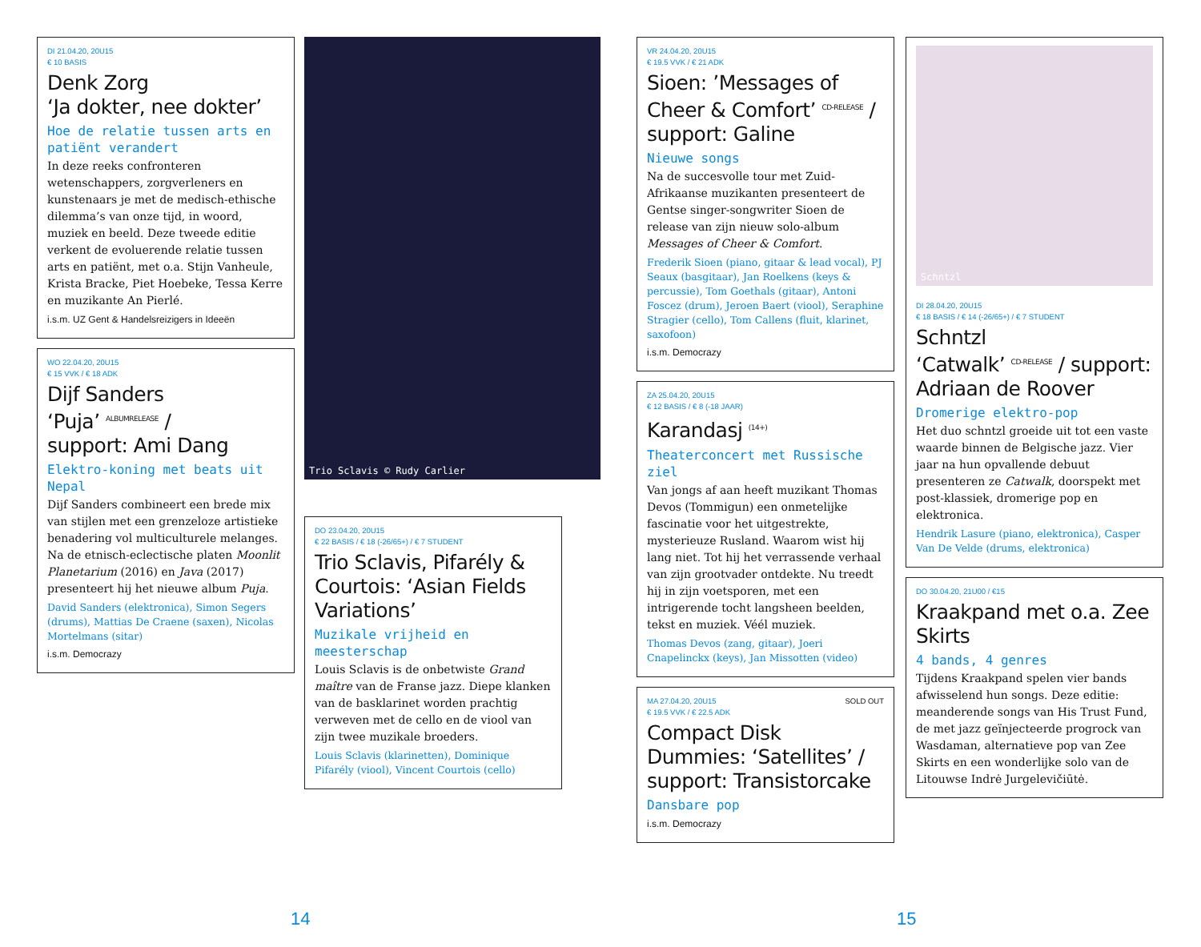DI 21.04.20, 20U15
€ 10 BASIS
Denk Zorg
‘Ja dokter, nee dokter’
Hoe de relatie tussen arts en patiënt verandert
In deze reeks confronteren wetenschappers, zorgverleners en kunstenaars je met de medisch-ethische dilemma’s van onze tijd, in woord, muziek en beeld. Deze tweede editie verkent de evoluerende relatie tussen arts en patiënt, met o.a. Stijn Vanheule, Krista Bracke, Piet Hoebeke, Tessa Kerre en muzikante An Pierlé.
i.s.m. UZ Gent & Handelsreizigers in Ideeën
WO 22.04.20, 20U15
€ 15 VVK / € 18 ADK
Dijf Sanders
‘Puja’ ALBUMRELEASE /
support: Ami Dang
Elektro-koning met beats uit Nepal
Dijf Sanders combineert een brede mix van stijlen met een grenzeloze artistieke benadering vol multiculturele melanges. Na de etnisch-eclectische platen Moonlit Planetarium (2016) en Java (2017) presenteert hij het nieuwe album Puja.
David Sanders (elektronica), Simon Segers (drums), Mattias De Craene (saxen), Nicolas Mortelmans (sitar)
i.s.m. Democrazy
Trio Sclavis © Rudy Carlier
DO 23.04.20, 20U15
€ 22 BASIS / € 18 (-26/65+) / € 7 STUDENT
Trio Sclavis, Pifarély & Courtois: ‘Asian Fields Variations’
Muzikale vrijheid en meesterschap
Louis Sclavis is de onbetwiste Grand maître van de Franse jazz. Diepe klanken van de basklarinet worden prachtig verweven met de cello en de viool van zijn twee muzikale broeders.
Louis Sclavis (klarinetten), Dominique Pifarély (viool), Vincent Courtois (cello)
VR 24.04.20, 20U15
€ 19.5 VVK / € 21 ADK
Sioen: ’Messages of Cheer & Comfort’ CD-RELEASE / support: Galine
Nieuwe songs
Na de succesvolle tour met Zuid-Afrikaanse muzikanten presenteert de Gentse singer-songwriter Sioen de release van zijn nieuw solo-album Messages of Cheer & Comfort.
Frederik Sioen (piano, gitaar & lead vocal), PJ Seaux (basgitaar), Jan Roelkens (keys & percussie), Tom Goethals (gitaar), Antoni Foscez (drum), Jeroen Baert (viool), Seraphine Stragier (cello), Tom Callens (fluit, klarinet, saxofoon)
i.s.m. Democrazy
ZA 25.04.20, 20U15
€ 12 BASIS / € 8 (-18 JAAR)
Karandasj (14+)
Theaterconcert met Russische ziel
Van jongs af aan heeft muzikant Thomas Devos (Tommigun) een onmetelijke fascinatie voor het uitgestrekte, mysterieuze Rusland. Waarom wist hij lang niet. Tot hij het verrassende verhaal van zijn grootvader ontdekte. Nu treedt hij in zijn voetsporen, met een intrigerende tocht langsheen beelden, tekst en muziek. Véél muziek.
Thomas Devos (zang, gitaar), Joeri Cnapelinckx (keys), Jan Missotten (video)
MA 27.04.20, 20U15 SOLD OUT
€ 19.5 VVK / € 22.5 ADK
Compact Disk Dummies: ‘Satellites’ / support: Transistorcake
Dansbare pop
i.s.m. Democrazy
Schntzl
DI 28.04.20, 20U15
€ 18 BASIS / € 14 (-26/65+) / € 7 STUDENT
Schntzl
‘Catwalk’ CD-RELEASE / support: Adriaan de Roover
Dromerige elektro-pop
Het duo schntzl groeide uit tot een vaste waarde binnen de Belgische jazz. Vier jaar na hun opvallende debuut presenteren ze Catwalk, doorspekt met post-klassiek, dromerige pop en elektronica.
Hendrik Lasure (piano, elektronica), Casper Van De Velde (drums, elektronica)
DO 30.04.20, 21U00 / €15
Kraakpand met o.a. Zee Skirts
4 bands, 4 genres
Tijdens Kraakpand spelen vier bands afwisselend hun songs. Deze editie: meanderende songs van His Trust Fund, de met jazz geïnjecteerde progrock van Wasdaman, alternatieve pop van Zee Skirts en een wonderlijke solo van de Litouwse Indrė Jurgelevičiūtė.
14 15